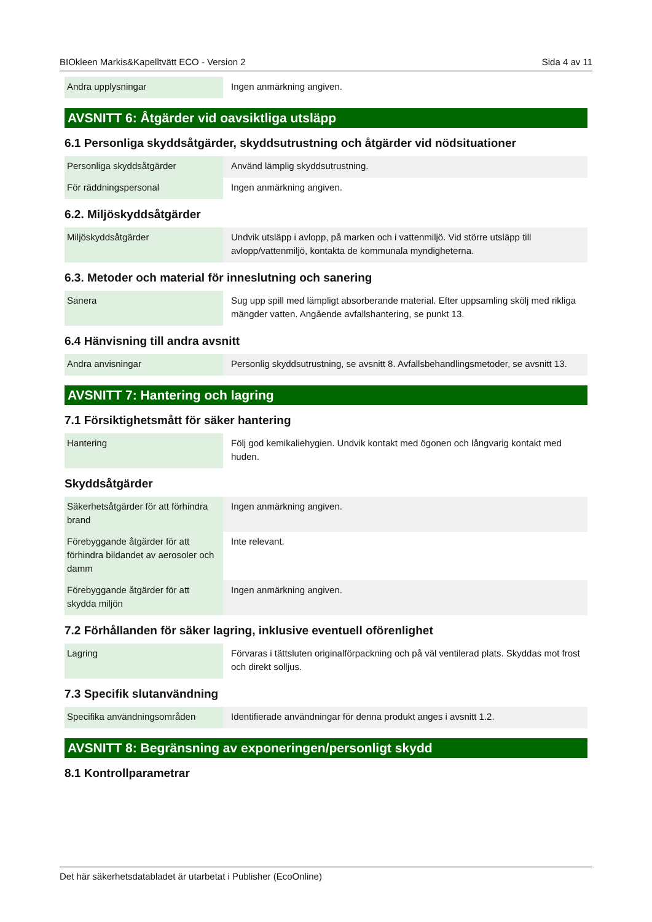BIOkleen Markis&Kapelltvätt ECO - Version 2 Sida 4 av 11
| Andra upplysningar | Ingen anmärkning angiven. |
AVSNITT 6: Åtgärder vid oavsiktliga utsläpp
6.1 Personliga skyddsåtgärder, skyddsutrustning och åtgärder vid nödsituationer
| Personliga skyddsåtgärder | Använd lämplig skyddsutrustning. |
| För räddningspersonal | Ingen anmärkning angiven. |
6.2. Miljöskyddsåtgärder
| Miljöskyddsåtgärder | Undvik utsläpp i avlopp, på marken och i vattenmiljö. Vid större utsläpp till avlopp/vattenmiljö, kontakta de kommunala myndigheterna. |
6.3. Metoder och material för inneslutning och sanering
| Sanera | Sug upp spill med lämpligt absorberande material. Efter uppsamling skölj med rikliga mängder vatten. Angående avfallshantering, se punkt 13. |
6.4 Hänvisning till andra avsnitt
| Andra anvisningar | Personlig skyddsutrustning, se avsnitt 8. Avfallsbehandlingsmetoder, se avsnitt 13. |
AVSNITT 7: Hantering och lagring
7.1 Försiktighetsmått för säker hantering
| Hantering | Följ god kemikaliehygien. Undvik kontakt med ögonen och långvarig kontakt med huden. |
Skyddsåtgärder
| Säkerhetsåtgärder för att förhindra brand | Ingen anmärkning angiven. |
| Förebyggande åtgärder för att förhindra bildandet av aerosoler och damm | Inte relevant. |
| Förebyggande åtgärder för att skydda miljön | Ingen anmärkning angiven. |
7.2 Förhållanden för säker lagring, inklusive eventuell oförenlighet
| Lagring | Förvaras i tättsluten originalförpackning och på väl ventilerad plats. Skyddas mot frost och direkt solljus. |
7.3 Specifik slutanvändning
| Specifika användningsområden | Identifierade användningar för denna produkt anges i avsnitt 1.2. |
AVSNITT 8: Begränsning av exponeringen/personligt skydd
8.1 Kontrollparametrar
Det här säkerhetsdatabladet är utarbetat i Publisher (EcoOnline)